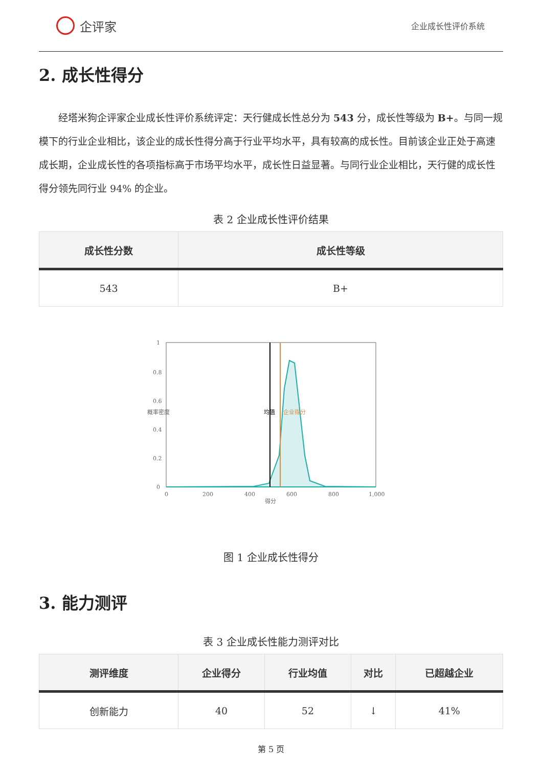企评家
企业成长性评价系统
2. 成长性得分
经塔米狗企评家企业成长性评价系统评定：天行健成长性总分为 543 分，成长性等级为 B+。与同一规模下的行业企业相比，该企业的成长性得分高于行业平均水平，具有较高的成长性。目前该企业正处于高速成长期，企业成长性的各项指标高于市场平均水平，成长性日益显著。与同行业企业相比，天行健的成长性得分领先同行业 94% 的企业。
表 2 企业成长性评价结果
| 成长性分数 | 成长性等级 |
| --- | --- |
| 543 | B+ |
1
0.8
0.6
0.4
0.2
0
0
200
400
600
800
1,000
得分
概率密度
均值
企业得分
图 1 企业成长性得分
3. 能力测评
表 3 企业成长性能力测评对比
| 测评维度 | 企业得分 | 行业均值 | 对比 | 已超越企业 |
| --- | --- | --- | --- | --- |
| 创新能力 | 40 | 52 | ↓ | 41% |
第 5 页